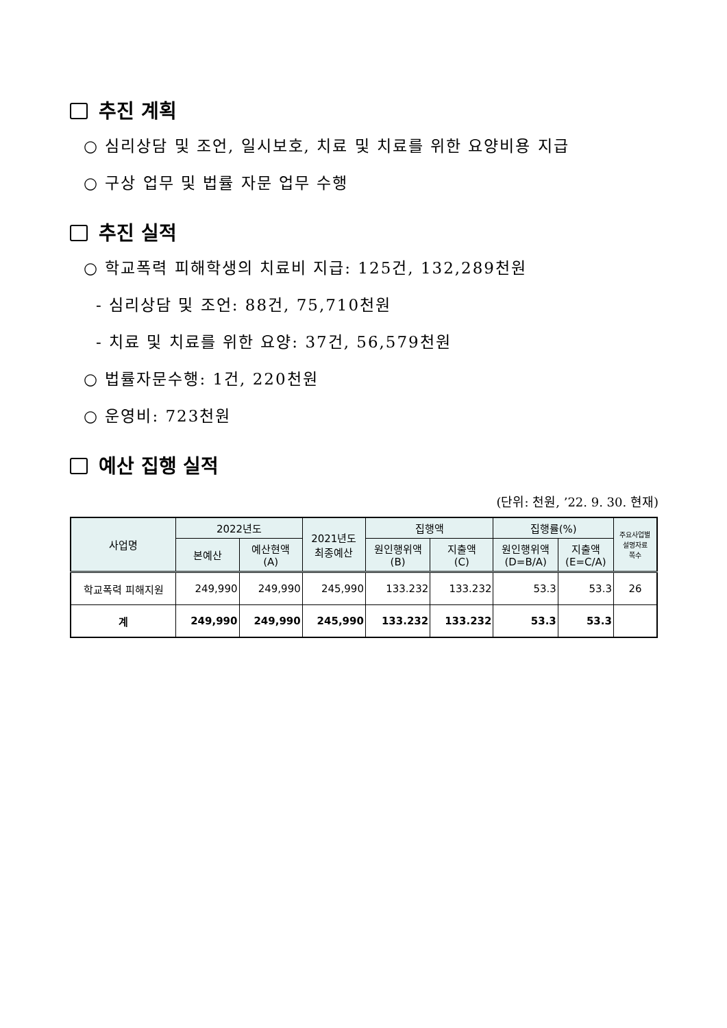추진 계획
○ 심리상담 및 조언, 일시보호, 치료 및 치료를 위한 요양비용 지급
○ 구상 업무 및 법률 자문 업무 수행
추진 실적
○ 학교폭력 피해학생의 치료비 지급: 125건, 132,289천원
- 심리상담 및 조언: 88건, 75,710천원
- 치료 및 치료를 위한 요양: 37건, 56,579천원
○ 법률자문수행: 1건, 220천원
○ 운영비: 723천원
예산 집행 실적
(단위: 천원, ’22. 9. 30. 현재)
| 사업명 | 2022년도 | | 2021년도 최종예산 | 집행액 | | 집행률(%) | | 주요사업별 설명자료 쪽수 |
| --- | --- | --- | --- | --- | --- | --- | --- | --- |
| | 본예산 | 예산현액 (A) | | 원인행위액 (B) | 지출액 (C) | 원인행위액 (D=B/A) | 지출액 (E=C/A) | |
| 학교폭력 피해지원 | 249,990 | 249,990 | 245,990 | 133.232 | 133.232 | 53.3 | 53.3 | 26 |
| 계 | 249,990 | 249,990 | 245,990 | 133.232 | 133.232 | 53.3 | 53.3 | |